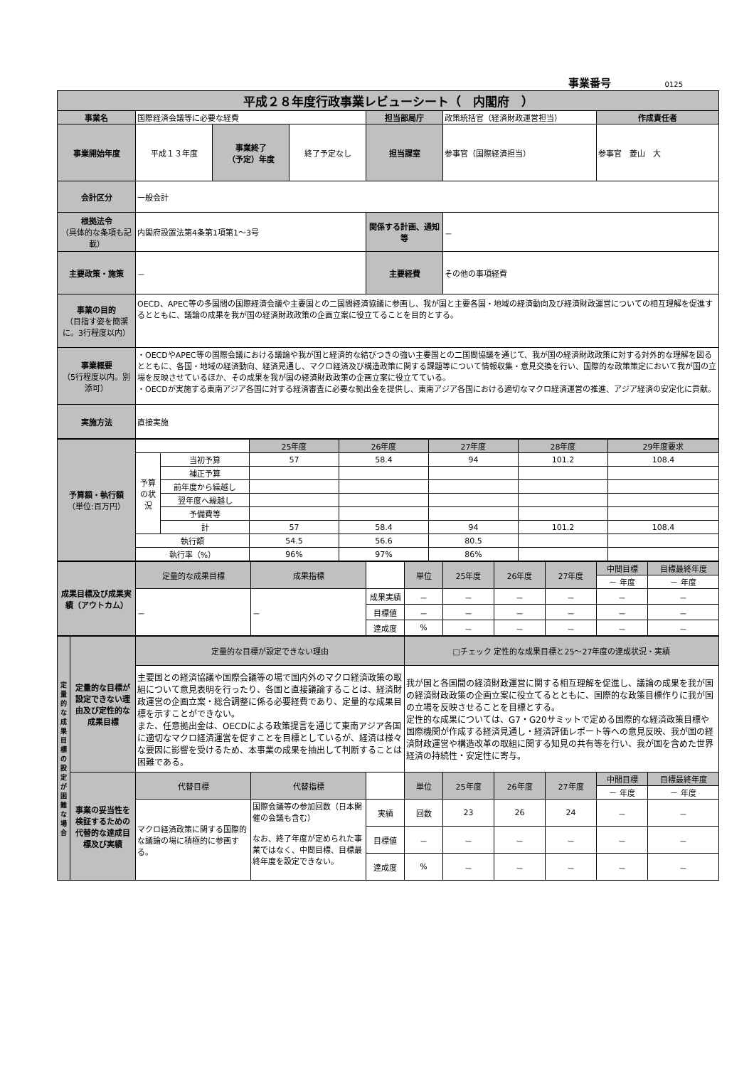事業番号 0125
| 平成２８年度行政事業レビューシート（ 内閣府 ） | | | | | | |
| 事業名 | 国際経済会議等に必要な経費 | | | 担当部局庁 | 政策統括官（経済財政運営担当） | 作成責任者 |
| 事業開始年度 | 平成１３年度 | 事業終了 （予定）年度 | 終了予定なし | 担当課室 | 参事官（国際経済担当） | 参事官 菱山 大 |
| 会計区分 | 一般会計 | | | | | |
| 根拠法令 （具体的な条項も記載） | 内閣府設置法第4条第1項第1～3号 | | | 関係する計画、通知等 | － | |
| 主要政策・施策 | － | | | 主要経費 | その他の事項経費 | |
| 事業の目的 （目指す姿を簡潔に。3行程度以内） | OECD、APEC等の多国間の国際経済会議や主要国との二国間経済協議に参画し、我が国と主要各国・地域の経済動向及び経済財政運営についての相互理解を促進するとともに、議論の成果を我が国の経済財政政策の企画立案に役立てることを目的とする。 | | | | | |
| 事業概要 （5行程度以内。別添可） | ・OECDやAPEC等の国際会議における議論や我が国と経済的な結びつきの強い主要国との二国間協議を通じて、我が国の経済財政政策に対する対外的な理解を図るとともに、各国・地域の経済動向、経済見通し、マクロ経済及び構造政策に関する課題等について情報収集・意見交換を行い、国際的な政策策定において我が国の立場を反映させているほか、その成果を我が国の経済財政政策の企画立案に役立てている。 ・OECDが実施する東南アジア各国に対する経済審査に必要な拠出金を提供し、東南アジア各国における適切なマクロ経済運営の推進、アジア経済の安定化に貢献。 | | | | | |
| 実施方法 | 直接実施 | | | | | |
| 予算額・執行額 （単位:百万円） | | | 25年度 | 26年度 | 27年度 | 28年度 | 29年度要求 |
| | 予算の状況 | 当初予算 | 57 | 58.4 | 94 | 101.2 | 108.4 |
| | | 補正予算 | | | | | |
| | | 前年度から繰越し | | | | | |
| | | 翌年度へ繰越し | | | | | |
| | | 予備費等 | | | | | |
| | | 計 | 57 | 58.4 | 94 | 101.2 | 108.4 |
| | 執行額 | | 54.5 | 56.6 | 80.5 | | |
| | 執行率（%） | | 96% | 97% | 86% | | |
| 成果目標及び成果実績（アウトカム） | 定量的な成果目標 | 成果指標 | | 単位 | 25年度 | 26年度 | 27年度 | 中間目標 | 目標最終年度 |
| | | | | | | | | － 年度 | － 年度 |
| | － | － | 成果実績 | － | － | － | － | － | － |
| | | | 目標値 | － | － | － | － | － | － |
| | | | 達成度 | % | － | － | － | － | － |
| 定量的な成果目標の設定が困難な場合 | 定量的な目標が設定できない理由及び定性的な成果目標 | 定量的な目標が設定できない理由 | | | □チェック 定性的な成果目標と25～27年度の達成状況・実績 | | | | | |
| | | 主要国との経済協議や国際会議等の場で国内外のマクロ経済政策の取組について意見表明を行ったり、各国と直接議論することは、経済財政運営の企画立案・総合調整に係る必要経費であり、定量的な成果目標を示すことができない。 また、任意拠出金は、OECDによる政策提言を通じて東南アジア各国に適切なマクロ経済運営を促すことを目標としているが、経済は様々な要因に影響を受けるため、本事業の成果を抽出して判断することは困難である。 | | | 我が国と各国間の経済財政運営に関する相互理解を促進し、議論の成果を我が国の経済財政政策の企画立案に役立てるとともに、国際的な政策目標作りに我が国の立場を反映させることを目標とする。 定性的な成果については、G7・G20サミットで定める国際的な経済政策目標や国際機関が作成する経済見通し・経済評価レポート等への意見反映、我が国の経済財政運営や構造改革の取組に関する知見の共有等を行い、我が国を含めた世界経済の持続性・安定性に寄与。 | | | | | |
| | 事業の妥当性を検証するための代替的な達成目標及び実績 | 代替目標 | 代替指標 | | 単位 | 25年度 | 26年度 | 27年度 | 中間目標 | 目標最終年度 |
| | | | | | | | | | － 年度 | － 年度 |
| | | マクロ経済政策に関する国際的な議論の場に積極的に参画する。 | 国際会議等の参加回数（日本開催の会議も含む） なお、終了年度が定められた事業ではなく、中間目標、目標最終年度を設定できない。 | 実績 | 回数 | 23 | 26 | 24 | － | － |
| | | | | 目標値 | － | － | － | － | － | － |
| | | | | 達成度 | % | － | － | － | － | － |